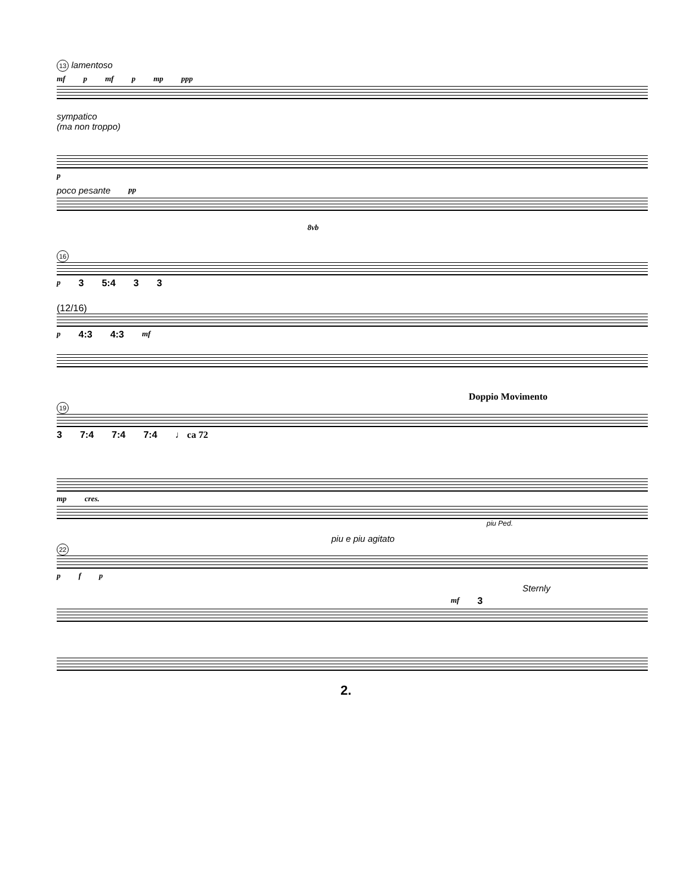13 lamentoso
mf p mf p mp ppp
sympatico
(ma non troppo)
p
poco pesante pp
8vb
16
p 3 5:4 3 3
(12/16)
p 4:3 4:3 mf
Doppio Movimento
19
3 7:4 7:4 7:4 ♩ ca 72
mp cres.
piu Ped.
piu e piu agitato
22
pf p
Sternly
mf 3
2.